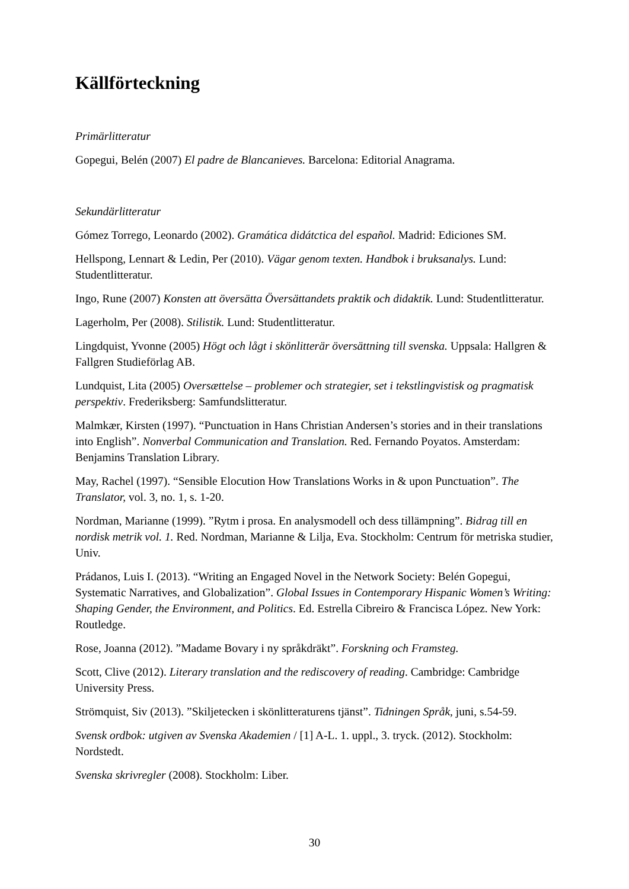Källförteckning
Primärlitteratur
Gopegui, Belén (2007) El padre de Blancanieves. Barcelona: Editorial Anagrama.
Sekundärlitteratur
Gómez Torrego, Leonardo (2002). Gramática didátctica del español. Madrid: Ediciones SM.
Hellspong, Lennart & Ledin, Per (2010). Vägar genom texten. Handbok i bruksanalys. Lund: Studentlitteratur.
Ingo, Rune (2007) Konsten att översätta Översättandets praktik och didaktik. Lund: Studentlitteratur.
Lagerholm, Per (2008). Stilistik. Lund: Studentlitteratur.
Lingdquist, Yvonne (2005) Högt och lågt i skönlitterär översättning till svenska. Uppsala: Hallgren & Fallgren Studieförlag AB.
Lundquist, Lita (2005) Oversættelse – problemer och strategier, set i tekstlingvistisk og pragmatisk perspektiv. Frederiksberg: Samfundslitteratur.
Malmkær, Kirsten (1997). “Punctuation in Hans Christian Andersen’s stories and in their translations into English”. Nonverbal Communication and Translation. Red. Fernando Poyatos. Amsterdam: Benjamins Translation Library.
May, Rachel (1997). “Sensible Elocution How Translations Works in & upon Punctuation”. The Translator, vol. 3, no. 1, s. 1-20.
Nordman, Marianne (1999). ”Rytm i prosa. En analysmodell och dess tillämpning”. Bidrag till en nordisk metrik vol. 1. Red. Nordman, Marianne & Lilja, Eva. Stockholm: Centrum för metriska studier, Univ.
Prádanos, Luis I. (2013). “Writing an Engaged Novel in the Network Society: Belén Gopegui, Systematic Narratives, and Globalization”. Global Issues in Contemporary Hispanic Women’s Writing: Shaping Gender, the Environment, and Politics. Ed. Estrella Cibreiro & Francisca López. New York: Routledge.
Rose, Joanna (2012). ”Madame Bovary i ny språkdräkt”. Forskning och Framsteg.
Scott, Clive (2012). Literary translation and the rediscovery of reading. Cambridge: Cambridge University Press.
Strömquist, Siv (2013). ”Skiljetecken i skönlitteraturens tjänst”. Tidningen Språk, juni, s.54-59.
Svensk ordbok: utgiven av Svenska Akademien / [1] A-L. 1. uppl., 3. tryck. (2012). Stockholm: Nordstedt.
Svenska skrivregler (2008). Stockholm: Liber.
30